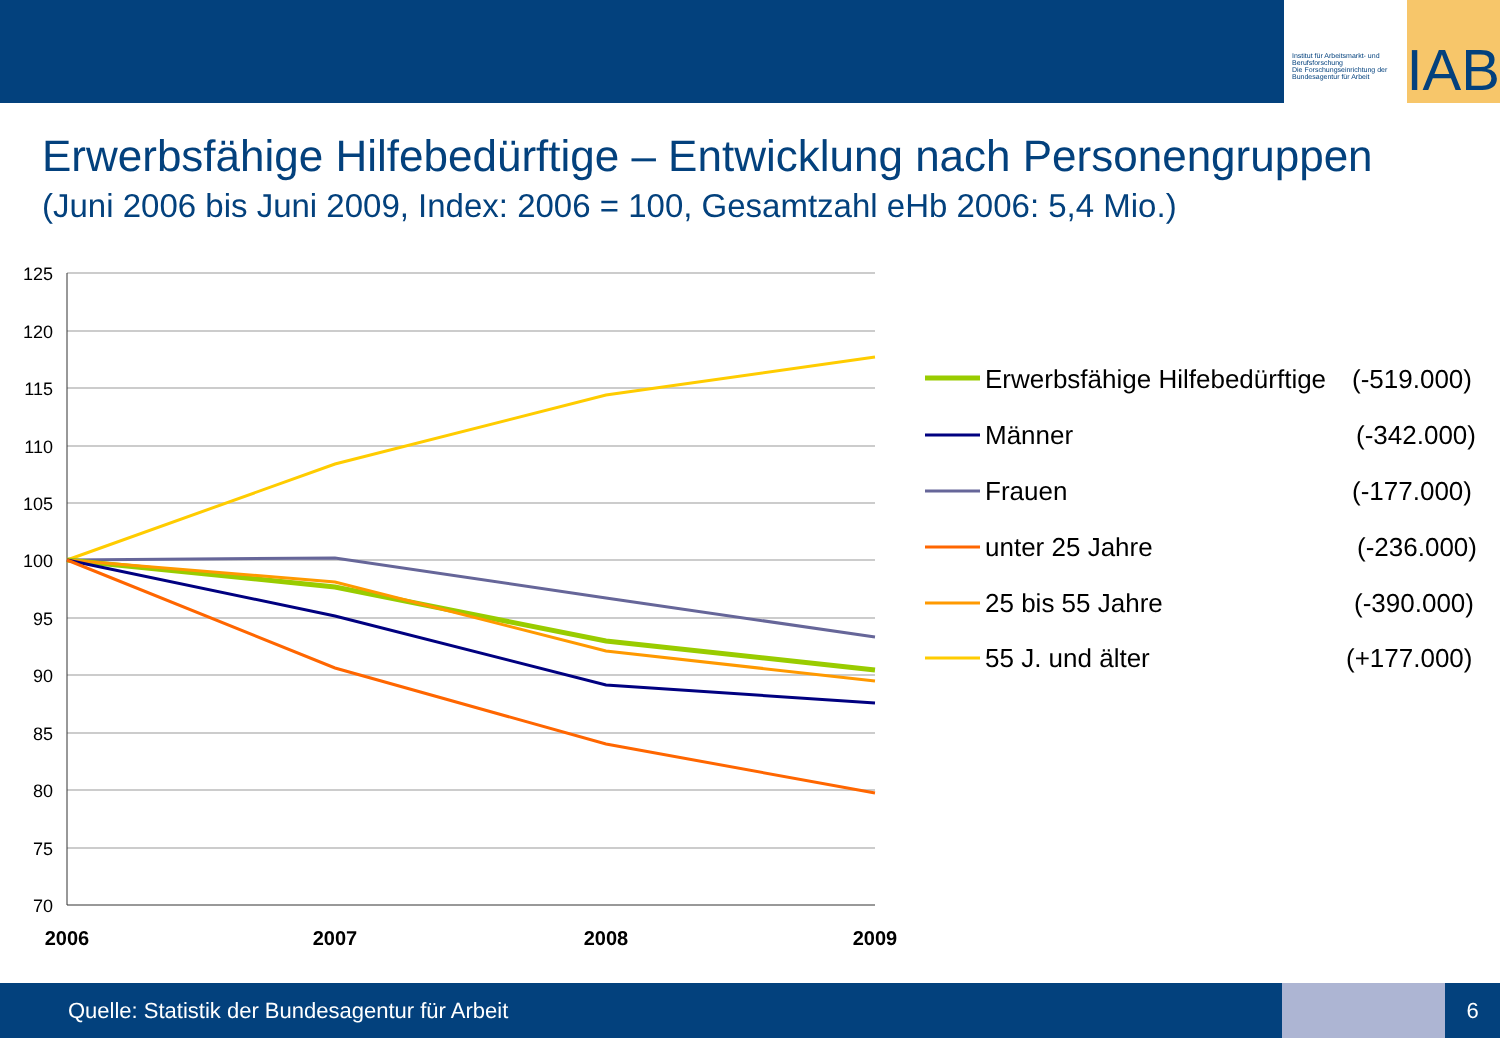Institut für Arbeitsmarkt- und Berufsforschung
Die Forschungseinrichtung der Bundesagentur für Arbeit
IAB
Erwerbsfähige Hilfebedürftige – Entwicklung nach Personengruppen
(Juni 2006 bis Juni 2009, Index: 2006 = 100, Gesamtzahl eHb 2006: 5,4 Mio.)
125
120
115
110
105
100
95
90
85
80
75
70
2006
2007
2008
2009
Erwerbsfähige Hilfebedürftige
(-519.000)
Männer
(-342.000)
Frauen
(-177.000)
unter 25 Jahre
(-236.000)
25 bis 55 Jahre
(-390.000)
55 J. und älter
(+177.000)
Quelle: Statistik der Bundesagentur für Arbeit
6